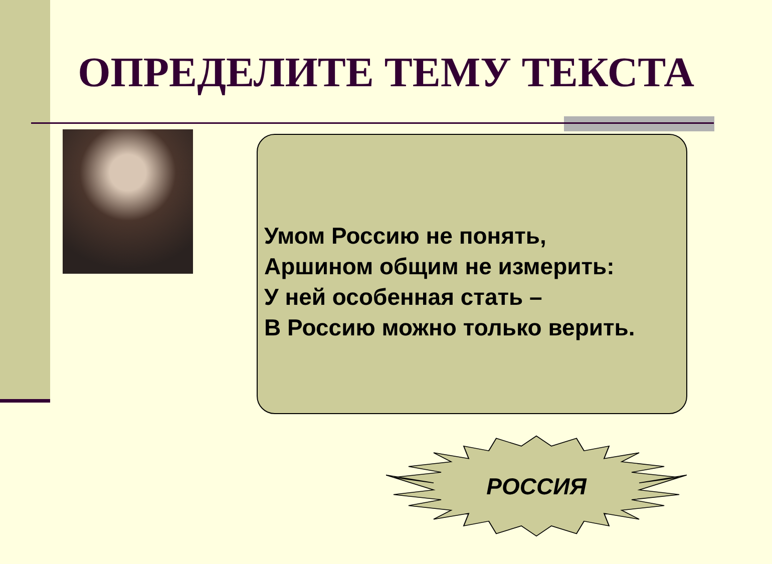ОПРЕДЕЛИТЕ ТЕМУ ТЕКСТА
Умом Россию не понять,
Аршином общим не измерить:
У ней особенная стать –
В Россию можно только верить.
РОССИЯ